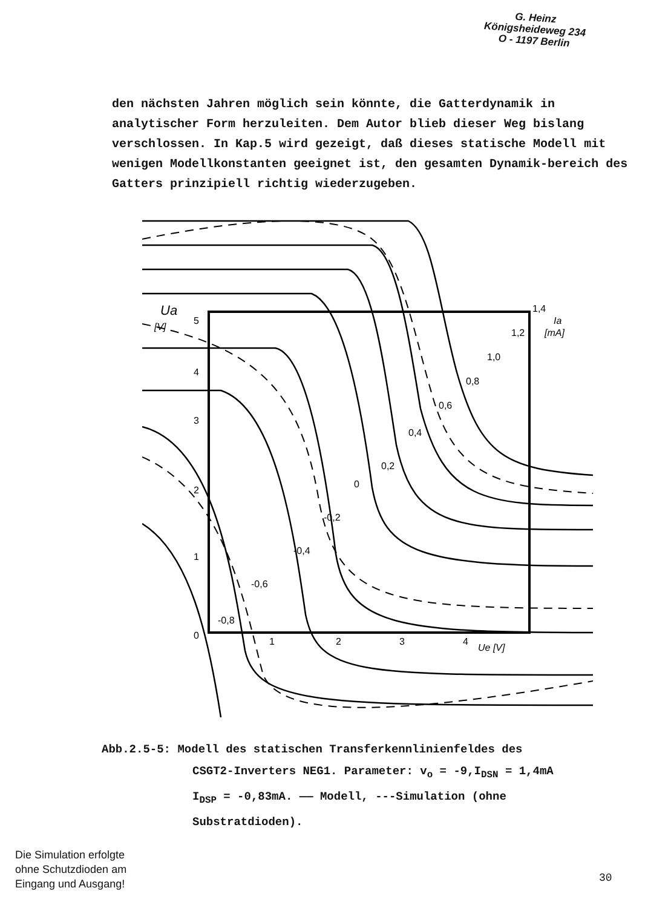G. Heinz
Königsheideweg 234
O - 1197 Berlin
den nächsten Jahren möglich sein könnte, die Gatterdynamik in analytischer Form herzuleiten. Dem Autor blieb dieser Weg bislang verschlossen. In Kap.5 wird gezeigt, daß dieses statische Modell mit wenigen Modellkonstanten geeignet ist, den gesamten Dynamik-bereich des Gatters prinzipiell richtig wiederzugeben.
Ua
[V]
5
4
3
2
1
0
1
2
3
4
Ue [V]
1,4
Ia
[mA]
1,2
1,0
0,8
0,6
0,4
0,2
0
-0,2
-0,4
-0,6
-0,8
Abb.2.5-5: Modell des statischen Transferkennlinienfeldes des
CSGT2-Inverters NEG1. Parameter: v<sub>o</sub> = -9,I<sub>DSN</sub> = 1,4mA
I<sub>DSP</sub> = -0,83mA. —— Modell, ---Simulation (ohne
Substratdioden).
Die Simulation erfolgte
ohne Schutzdioden am
Eingang und Ausgang!
30